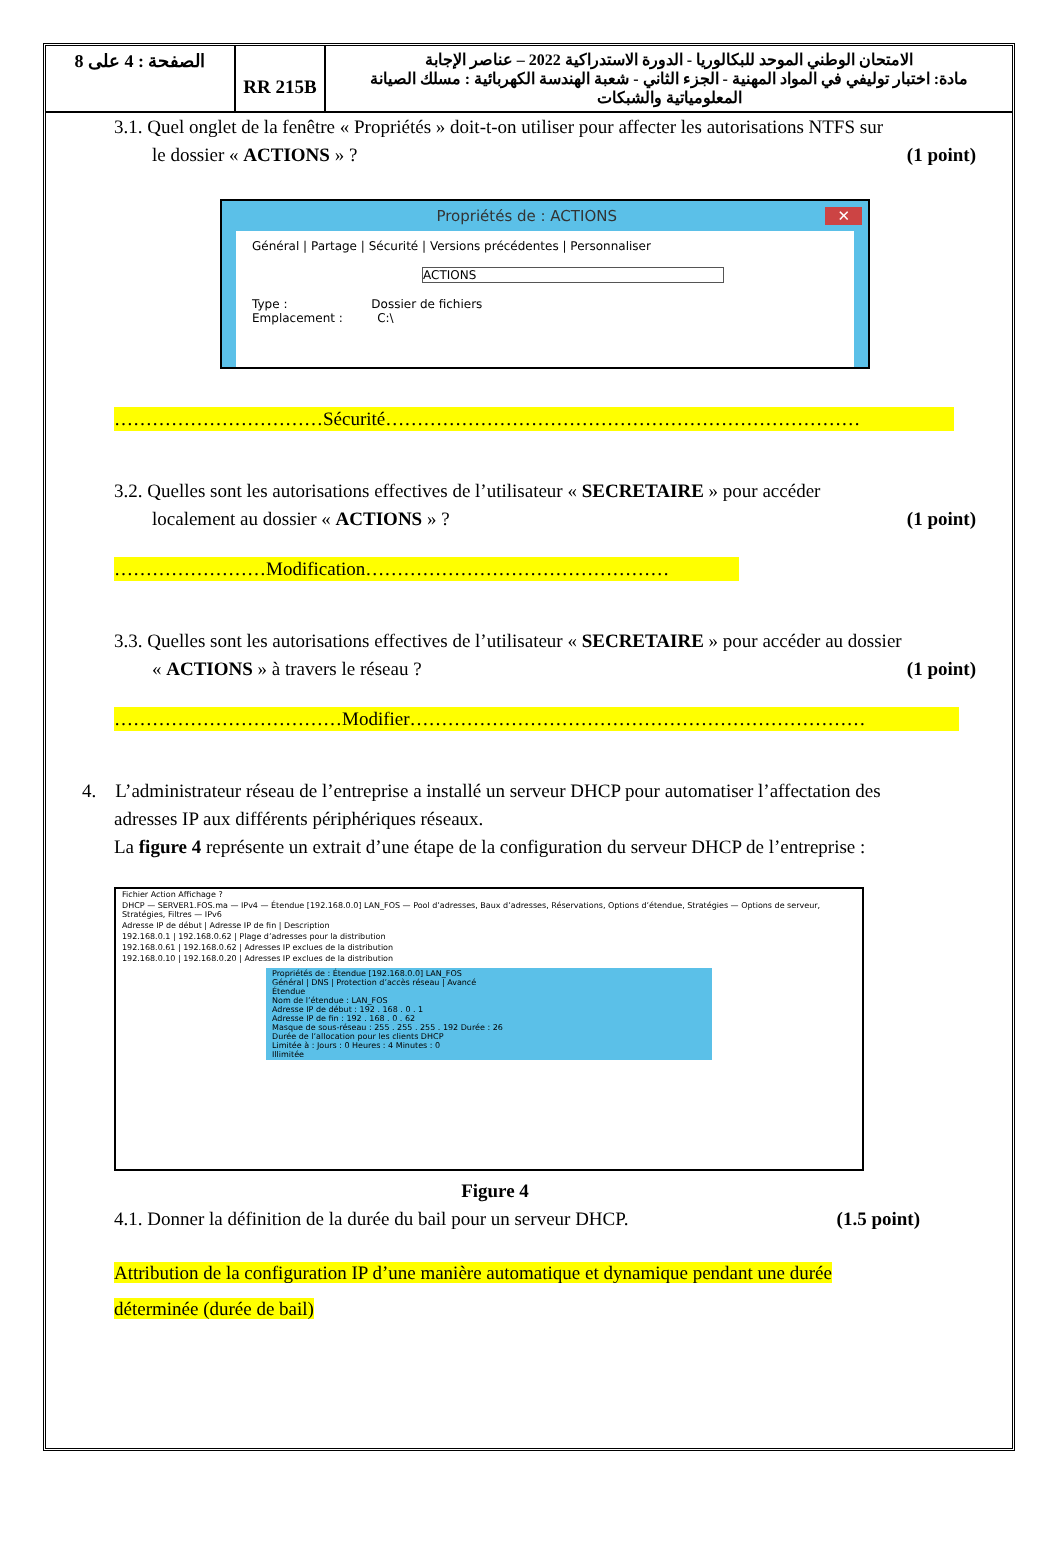| الصفحة : 4 على 8 | RR 215B | الامتحان الوطني الموحد للبكالوريا - الدورة الاستدراكية 2022 – عناصر الإجابة مادة: اختبار توليفي في المواد المهنية - الجزء الثاني - شعبة الهندسة الكهربائية : مسلك الصيانة المعلومياتية والشبكات |
3.1. Quel onglet de la fenêtre « Propriétés » doit-t-on utiliser pour affecter les autorisations NTFS sur
le dossier « ACTIONS » ? (1 point)
Propriétés de : ACTIONS ✕
Général | Partage | Sécurité | Versions précédentes | Personnaliser
ACTIONS
Type : Dossier de fichiers
Emplacement : C:\
……………………………Sécurité…………………………………………………………………
3.2. Quelles sont les autorisations effectives de l’utilisateur « SECRETAIRE » pour accéder
localement au dossier « ACTIONS » ? (1 point)
……………………Modification…………………………………………
3.3. Quelles sont les autorisations effectives de l’utilisateur « SECRETAIRE » pour accéder au dossier
« ACTIONS » à travers le réseau ? (1 point)
………………………………Modifier………………………………………………………………
4. L’administrateur réseau de l’entreprise a installé un serveur DHCP pour automatiser l’affectation des
adresses IP aux différents périphériques réseaux.
La figure 4 représente un extrait d’une étape de la configuration du serveur DHCP de l’entreprise :
Fichier Action Affichage ?
DHCP — SERVER1.FOS.ma — IPv4 — Étendue [192.168.0.0] LAN_FOS — Pool d’adresses, Baux d’adresses, Réservations, Options d’étendue, Stratégies — Options de serveur, Stratégies, Filtres — IPv6
Adresse IP de début | Adresse IP de fin | Description
192.168.0.1 | 192.168.0.62 | Plage d’adresses pour la distribution
192.168.0.61 | 192.168.0.62 | Adresses IP exclues de la distribution
192.168.0.10 | 192.168.0.20 | Adresses IP exclues de la distribution
Propriétés de : Étendue [192.168.0.0] LAN_FOS
Général | DNS | Protection d’accès réseau | Avancé
Étendue
Nom de l’étendue : LAN_FOS
Adresse IP de début : 192 . 168 . 0 . 1
Adresse IP de fin : 192 . 168 . 0 . 62
Masque de sous-réseau : 255 . 255 . 255 . 192 Durée : 26
Durée de l’allocation pour les clients DHCP
Limitée à : Jours : 0 Heures : 4 Minutes : 0
Illimitée
Figure 4
4.1. Donner la définition de la durée du bail pour un serveur DHCP. (1.5 point)
Attribution de la configuration IP d’une manière automatique et dynamique pendant une durée
déterminée (durée de bail)